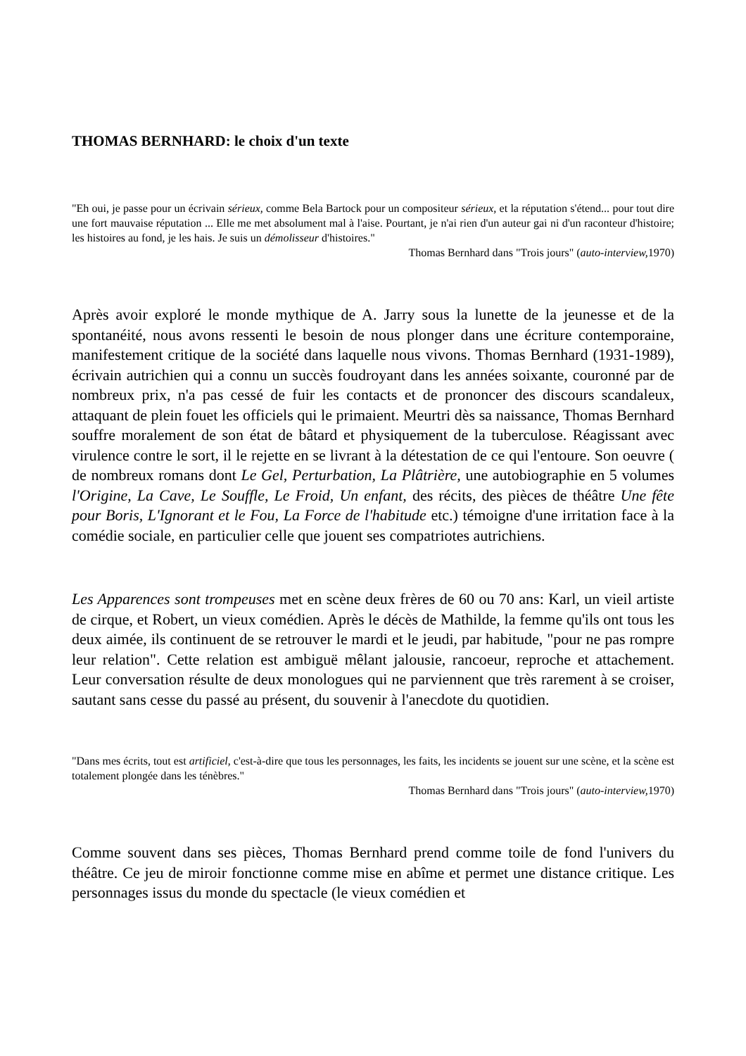THOMAS BERNHARD: le choix d'un texte
"Eh oui, je passe pour un écrivain sérieux, comme Bela Bartock pour un compositeur sérieux, et la réputation s'étend... pour tout dire une fort mauvaise réputation ... Elle me met absolument mal à l'aise. Pourtant, je n'ai rien d'un auteur gai ni d'un raconteur d'histoire; les histoires au fond, je les hais. Je suis un démolisseur d'histoires."
Thomas Bernhard dans "Trois jours" (auto-interview, 1970)
Après avoir exploré le monde mythique de A. Jarry sous la lunette de la jeunesse et de la spontanéité, nous avons ressenti le besoin de nous plonger dans une écriture contemporaine, manifestement critique de la société dans laquelle nous vivons. Thomas Bernhard (1931-1989), écrivain autrichien qui a connu un succès foudroyant dans les années soixante, couronné par de nombreux prix, n'a pas cessé de fuir les contacts et de prononcer des discours scandaleux, attaquant de plein fouet les officiels qui le primaient. Meurtri dès sa naissance, Thomas Bernhard souffre moralement de son état de bâtard et physiquement de la tuberculose. Réagissant avec virulence contre le sort, il le rejette en se livrant à la détestation de ce qui l'entoure. Son oeuvre ( de nombreux romans dont Le Gel, Perturbation, La Plâtrière, une autobiographie en 5 volumes l'Origine, La Cave, Le Souffle, Le Froid, Un enfant, des récits, des pièces de théâtre Une fête pour Boris, L'Ignorant et le Fou, La Force de l'habitude etc.) témoigne d'une irritation face à la comédie sociale, en particulier celle que jouent ses compatriotes autrichiens.
Les Apparences sont trompeuses met en scène deux frères de 60 ou 70 ans: Karl, un vieil artiste de cirque, et Robert, un vieux comédien. Après le décès de Mathilde, la femme qu'ils ont tous les deux aimée, ils continuent de se retrouver le mardi et le jeudi, par habitude, "pour ne pas rompre leur relation". Cette relation est ambiguë mêlant jalousie, rancoeur, reproche et attachement. Leur conversation résulte de deux monologues qui ne parviennent que très rarement à se croiser, sautant sans cesse du passé au présent, du souvenir à l'anecdote du quotidien.
"Dans mes écrits, tout est artificiel, c'est-à-dire que tous les personnages, les faits, les incidents se jouent sur une scène, et la scène est totalement plongée dans les ténèbres."
Thomas Bernhard dans "Trois jours" (auto-interview, 1970)
Comme souvent dans ses pièces, Thomas Bernhard prend comme toile de fond l'univers du théâtre. Ce jeu de miroir fonctionne comme mise en abîme et permet une distance critique. Les personnages issus du monde du spectacle (le vieux comédien et